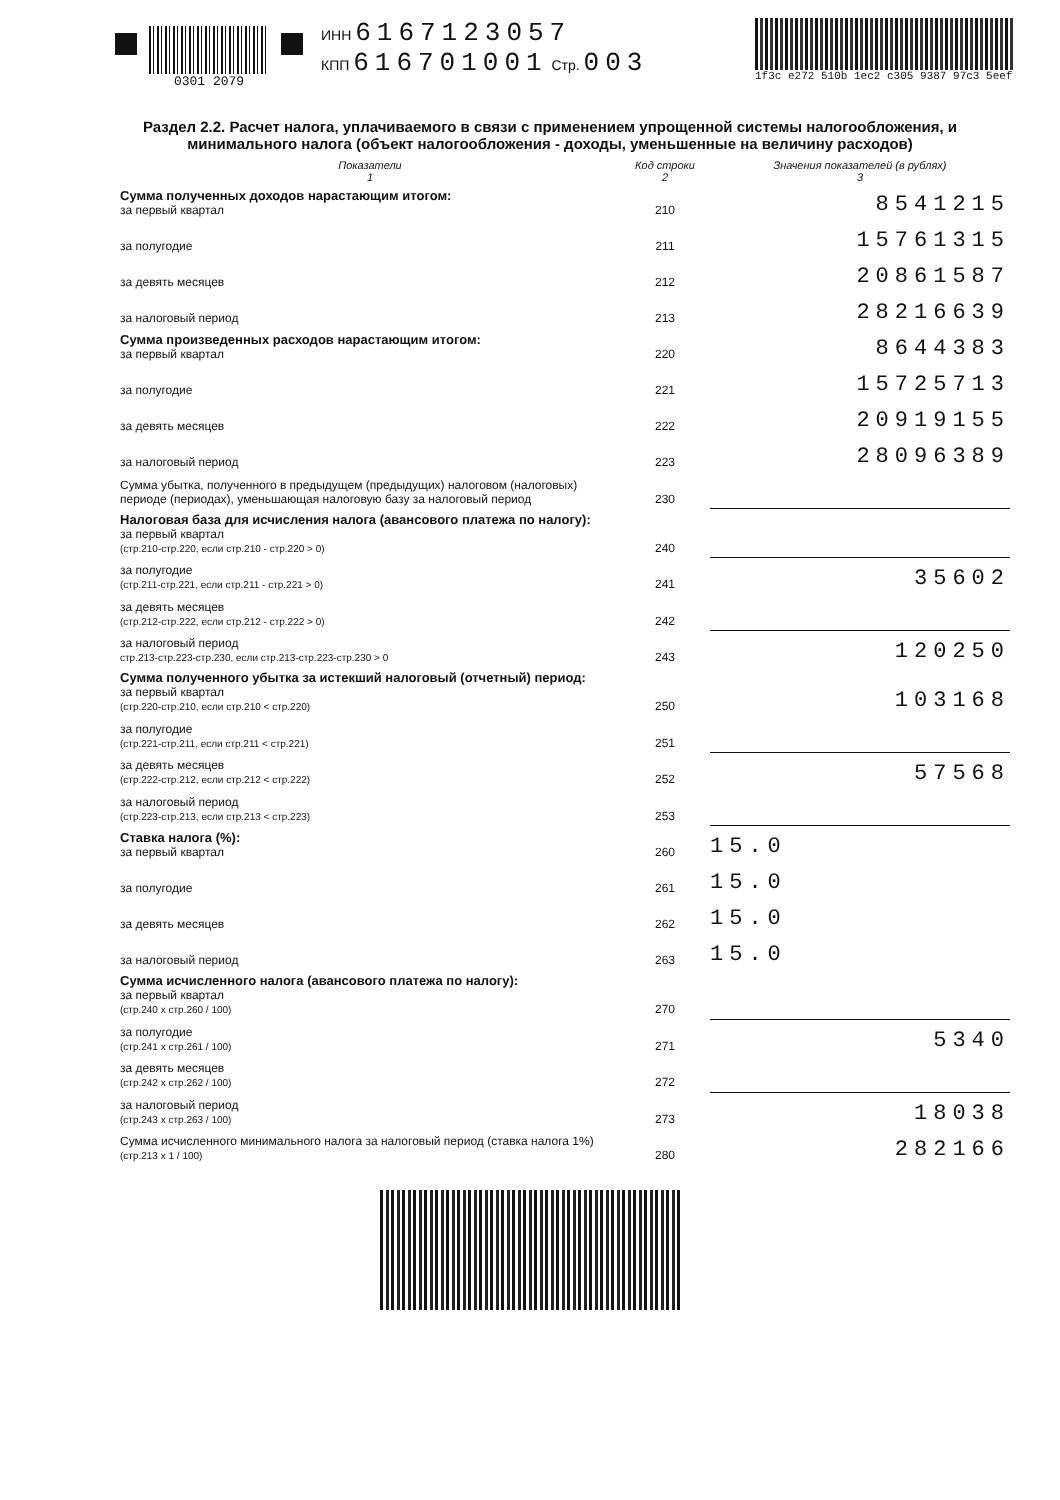0301 2079 ИНН 6167123057
КПП 616701001 Стр. 003
1f3c e272 510b 1ec2 c305 9387 97c3 5eef
Раздел 2.2. Расчет налога, уплачиваемого в связи с применением упрощенной системы налогообложения, и минимального налога (объект налогообложения - доходы, уменьшенные на величину расходов)
| Показатели 1 | Код строки 2 | Значения показателей (в рублях) 3 |
| --- | --- | --- |
| Сумма полученных доходов нарастающим итогом: за первый квартал | 210 | 8541215 |
| за полугодие | 211 | 15761315 |
| за девять месяцев | 212 | 20861587 |
| за налоговый период | 213 | 28216639 |
| Сумма произведенных расходов нарастающим итогом: за первый квартал | 220 | 8644383 |
| за полугодие | 221 | 15725713 |
| за девять месяцев | 222 | 20919155 |
| за налоговый период | 223 | 28096389 |
| Сумма убытка, полученного в предыдущем (предыдущих) налоговом (налоговых) периоде (периодах), уменьшающая налоговую базу за налоговый период | 230 | |
| Налоговая база для исчисления налога (авансового платежа по налогу): за первый квартал (стр.210-стр.220, если стр.210 - стр.220 > 0) | 240 | |
| за полугодие (стр.211-стр.221, если стр.211 - стр.221 > 0) | 241 | 35602 |
| за девять месяцев (стр.212-стр.222, если стр.212 - стр.222 > 0) | 242 | |
| за налоговый период стр.213-стр.223-стр.230, если стр.213-стр.223-стр.230 > 0 | 243 | 120250 |
| Сумма полученного убытка за истекший налоговый (отчетный) период: за первый квартал (стр.220-стр.210, если стр.210 < стр.220) | 250 | 103168 |
| за полугодие (стр.221-стр.211, если стр.211 < стр.221) | 251 | |
| за девять месяцев (стр.222-стр.212, если стр.212 < стр.222) | 252 | 57568 |
| за налоговый период (стр.223-стр.213, если стр.213 < стр.223) | 253 | |
| Ставка налога (%): за первый квартал | 260 | 15.0 |
| за полугодие | 261 | 15.0 |
| за девять месяцев | 262 | 15.0 |
| за налоговый период | 263 | 15.0 |
| Сумма исчисленного налога (авансового платежа по налогу): за первый квартал (стр.240 х стр.260 / 100) | 270 | |
| за полугодие (стр.241 х стр.261 / 100) | 271 | 5340 |
| за девять месяцев (стр.242 х стр.262 / 100) | 272 | |
| за налоговый период (стр.243 х стр.263 / 100) | 273 | 18038 |
| Сумма исчисленного минимального налога за налоговый период (ставка налога 1%) (стр.213 х 1 / 100) | 280 | 282166 |